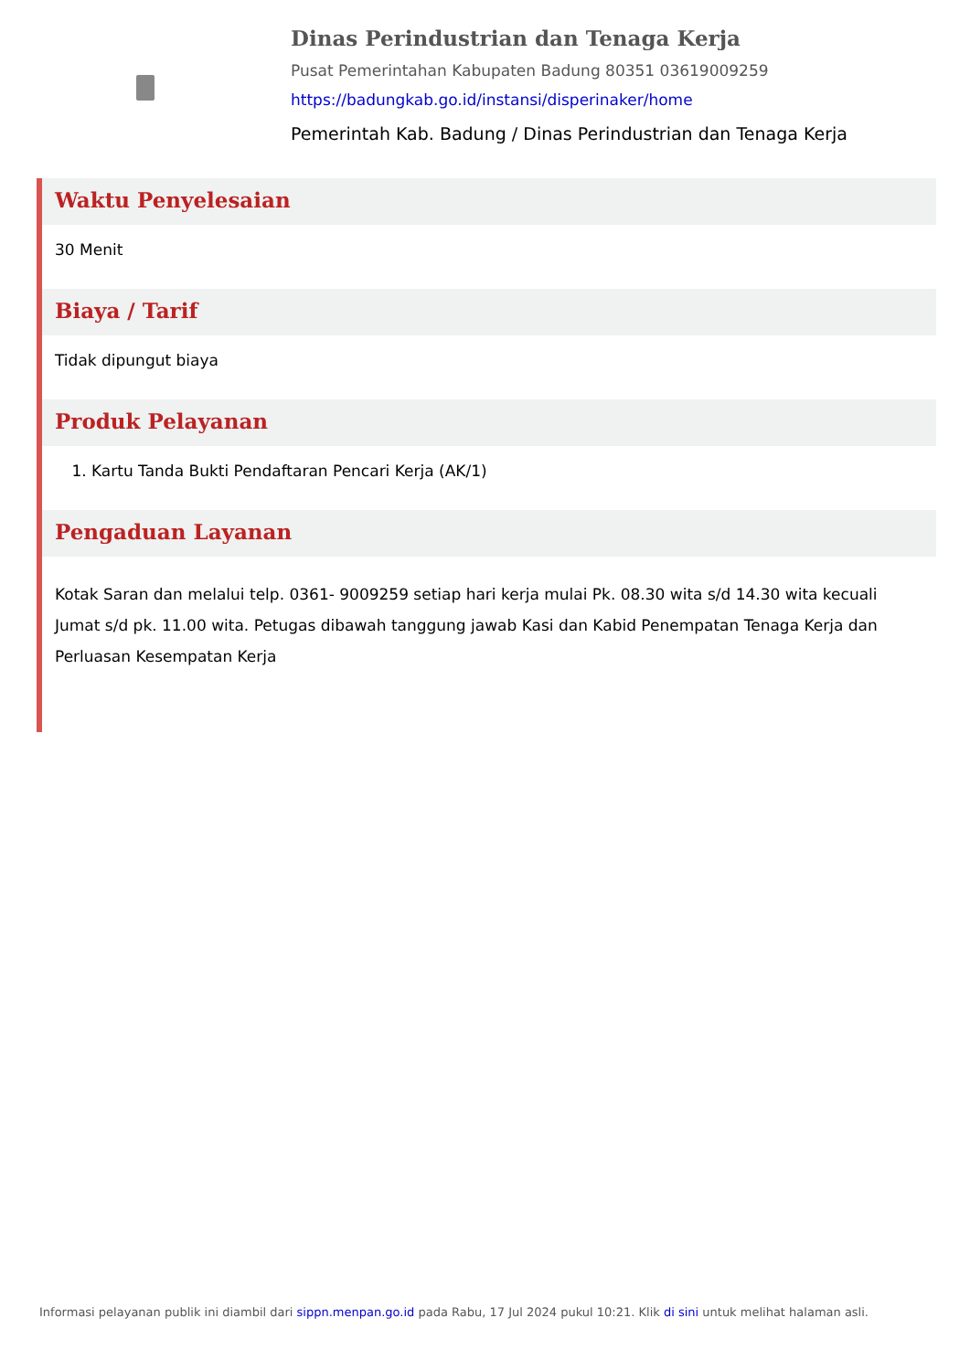Dinas Perindustrian dan Tenaga Kerja
Pusat Pemerintahan Kabupaten Badung 80351 03619009259
https://badungkab.go.id/instansi/disperinaker/home
Pemerintah Kab. Badung / Dinas Perindustrian dan Tenaga Kerja
Waktu Penyelesaian
30 Menit
Biaya / Tarif
Tidak dipungut biaya
Produk Pelayanan
1. Kartu Tanda Bukti Pendaftaran Pencari Kerja (AK/1)
Pengaduan Layanan
Kotak Saran dan melalui telp. 0361- 9009259 setiap hari kerja mulai Pk. 08.30 wita s/d 14.30 wita kecuali Jumat s/d pk. 11.00 wita. Petugas dibawah tanggung jawab Kasi dan Kabid Penempatan Tenaga Kerja dan Perluasan Kesempatan Kerja
Informasi pelayanan publik ini diambil dari sippn.menpan.go.id pada Rabu, 17 Jul 2024 pukul 10:21. Klik di sini untuk melihat halaman asli.